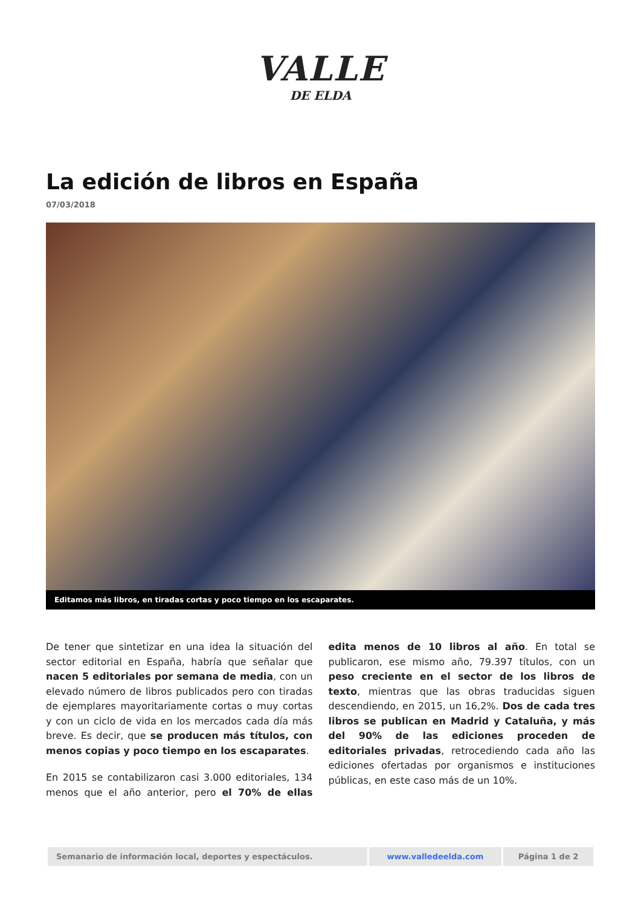VALLE
DE ELDA
La edición de libros en España
07/03/2018
Editamos más libros, en tiradas cortas y poco tiempo en los escaparates.
De tener que sintetizar en una idea la situación del sector editorial en España, habría que señalar que nacen 5 editoriales por semana de media, con un elevado número de libros publicados pero con tiradas de ejemplares mayoritariamente cortas o muy cortas y con un ciclo de vida en los mercados cada día más breve. Es decir, que se producen más títulos, con menos copias y poco tiempo en los escaparates.
En 2015 se contabilizaron casi 3.000 editoriales, 134 menos que el año anterior, pero el 70% de ellas edita menos de 10 libros al año. En total se publicaron, ese mismo año, 79.397 títulos, con un peso creciente en el sector de los libros de texto, mientras que las obras traducidas siguen descendiendo, en 2015, un 16,2%. Dos de cada tres libros se publican en Madrid y Cataluña, y más del 90% de las ediciones proceden de editoriales privadas, retrocediendo cada año las ediciones ofertadas por organismos e instituciones públicas, en este caso más de un 10%.
| Semanario de información local, deportes y espectáculos. | www.valledeelda.com | Página 1 de 2 |